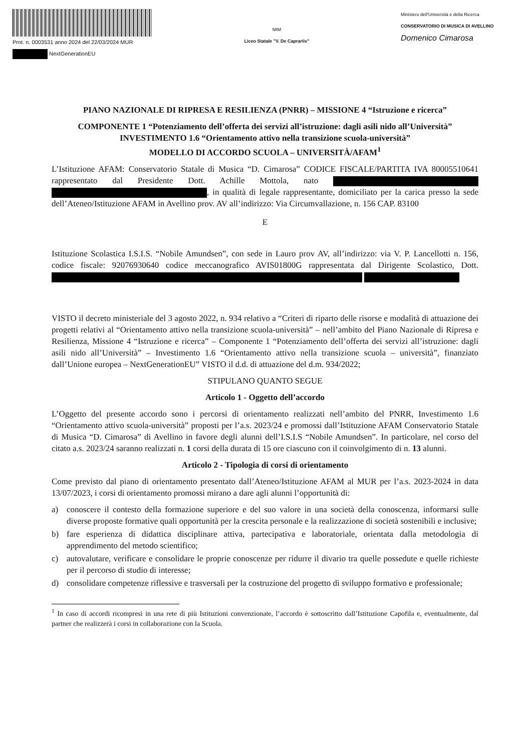Prot. n. 0003531 anno 2024 del 22/03/2024 MUR
NextGenerationEU
MIM
Liceo Statale "V. De Caprariis"
Ministero dell'Università e della Ricerca
CONSERVATORIO DI MUSICA DI AVELLINO
Domenico Cimarosa
PIANO NAZIONALE DI RIPRESA E RESILIENZA (PNRR) – MISSIONE 4 “Istruzione e ricerca”
COMPONENTE 1 “Potenziamento dell’offerta dei servizi all’istruzione: dagli asili nido all’Università” INVESTIMENTO 1.6 “Orientamento attivo nella transizione scuola-università”
MODELLO DI ACCORDO SCUOLA – UNIVERSITÀ/AFAM<sup>1</sup>
L’Istituzione AFAM: Conservatorio Statale di Musica “D. Cimarosa” CODICE FISCALE/PARTITA IVA 80005510641 rappresentato dal Presidente Dott. Achille Mottola, nato , in qualità di legale rappresentante, domiciliato per la carica presso la sede dell’Ateneo/Istituzione AFAM in Avellino prov. AV all’indirizzo: Via Circumvallazione, n. 156 CAP. 83100
E
Istituzione Scolastica I.S.I.S. “Nobile Amundsen”, con sede in Lauro prov AV, all’indirizzo: via V. P. Lancellotti n. 156, codice fiscale: 92076930640 codice meccanografico AVIS01800G rappresentata dal Dirigente Scolastico, Dott.
VISTO il decreto ministeriale del 3 agosto 2022, n. 934 relativo a “Criteri di riparto delle risorse e modalità di attuazione dei progetti relativi al “Orientamento attivo nella transizione scuola-università” – nell’ambito del Piano Nazionale di Ripresa e Resilienza, Missione 4 “Istruzione e ricerca” – Componente 1 “Potenziamento dell’offerta dei servizi all’istruzione: dagli asili nido all’Università” – Investimento 1.6 “Orientamento attivo nella transizione scuola – università”, finanziato dall’Unione europea – NextGenerationEU” VISTO il d.d. di attuazione del d.m. 934/2022;
STIPULANO QUANTO SEGUE
Articolo 1 - Oggetto dell’accordo
L’Oggetto del presente accordo sono i percorsi di orientamento realizzati nell’ambito del PNRR, Investimento 1.6 “Orientamento attivo scuola-università” proposti per l’a.s. 2023/24 e promossi dall’Istituzione AFAM Conservatorio Statale di Musica “D. Cimarosa” di Avellino in favore degli alunni dell’I.S.I.S “Nobile Amundsen”. In particolare, nel corso del citato a.s. 2023/24 saranno realizzati n. 1 corsi della durata di 15 ore ciascuno con il coinvolgimento di n. 13 alunni.
Articolo 2 - Tipologia di corsi di orientamento
Come previsto dal piano di orientamento presentato dall’Ateneo/Istituzione AFAM al MUR per l’a.s. 2023-2024 in data 13/07/2023, i corsi di orientamento promossi mirano a dare agli alunni l’opportunità di:
a) conoscere il contesto della formazione superiore e del suo valore in una società della conoscenza, informarsi sulle diverse proposte formative quali opportunità per la crescita personale e la realizzazione di società sostenibili e inclusive;
b) fare esperienza di didattica disciplinare attiva, partecipativa e laboratoriale, orientata dalla metodologia di apprendimento del metodo scientifico;
c) autovalutare, verificare e consolidare le proprie conoscenze per ridurre il divario tra quelle possedute e quelle richieste per il percorso di studio di interesse;
d) consolidare competenze riflessive e trasversali per la costruzione del progetto di sviluppo formativo e professionale;
<sup>1</sup> In caso di accordi ricompresi in una rete di più Istituzioni convenzionate, l’accordo è sottoscritto dall’Istituzione Capofila e, eventualmente, dal partner che realizzerà i corsi in collaborazione con la Scuola.